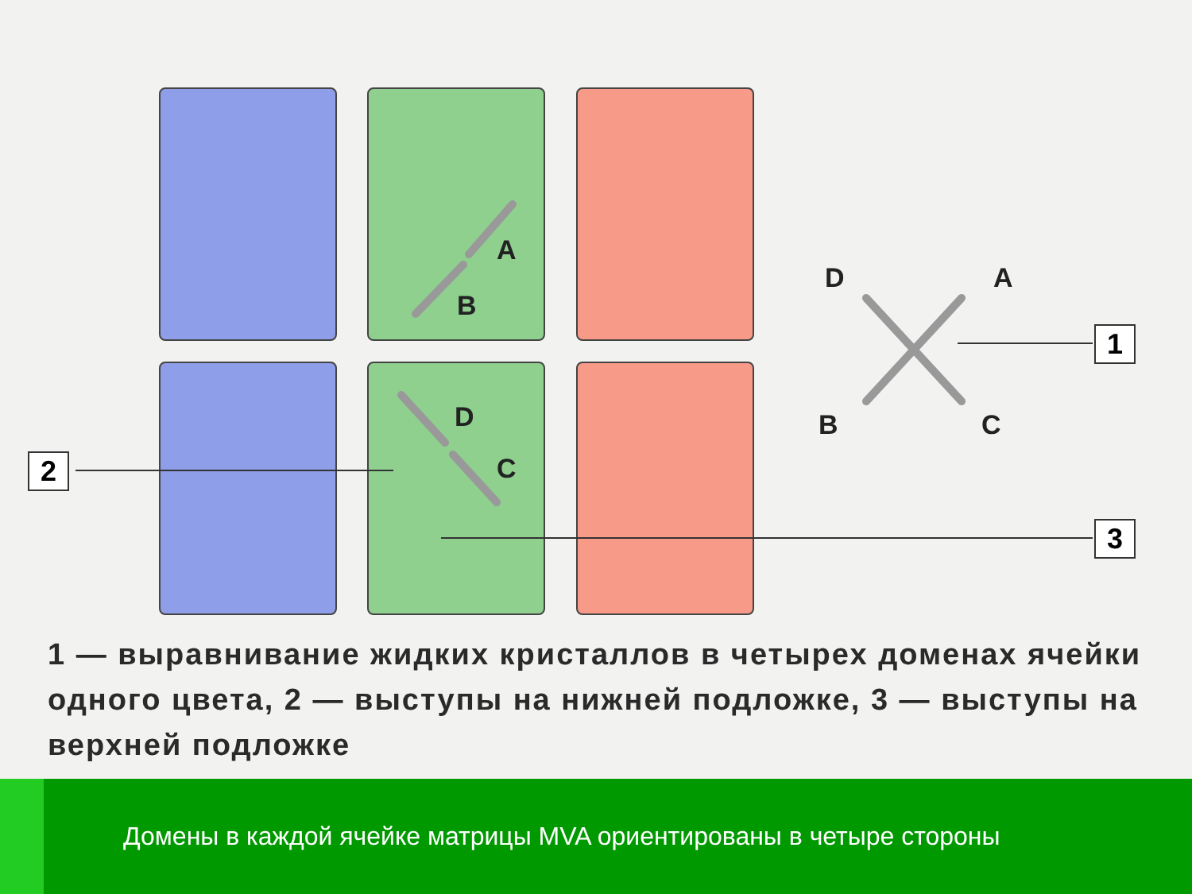A
B
D
C
D A
B C
1
2
3
1 — выравнивание жидких кристаллов в четырех доменах ячейки одного цвета, 2 — выступы на нижней подложке, 3 — выступы на верхней подложке
Домены в каждой ячейке матрицы MVA ориентированы в четыре стороны